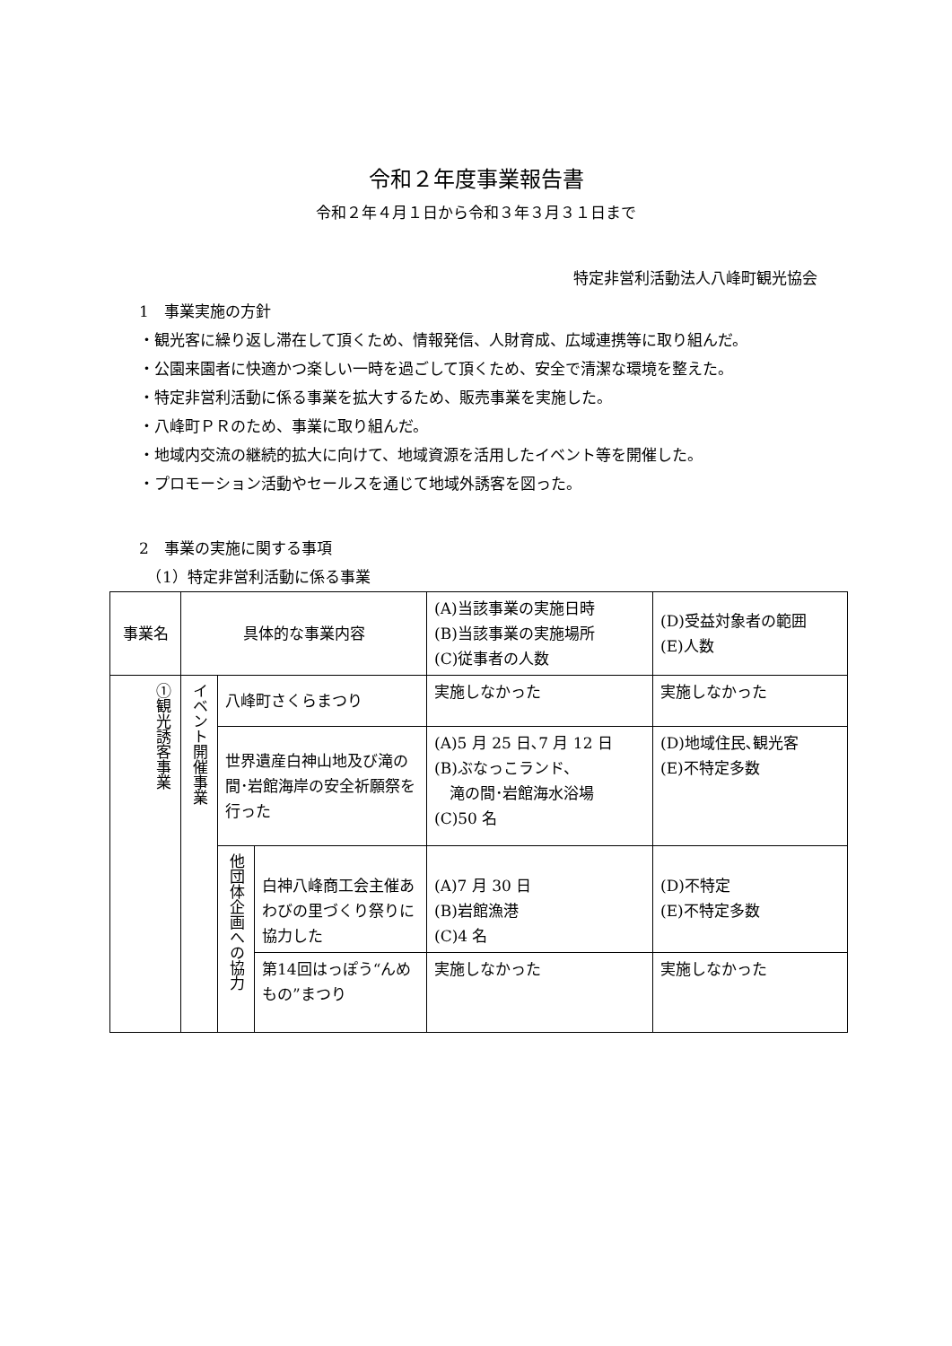令和２年度事業報告書
令和２年４月１日から令和３年３月３１日まで
特定非営利活動法人八峰町観光協会
1　事業実施の方針
・観光客に繰り返し滞在して頂くため、情報発信、人財育成、広域連携等に取り組んだ。
・公園来園者に快適かつ楽しい一時を過ごして頂くため、安全で清潔な環境を整えた。
・特定非営利活動に係る事業を拡大するため、販売事業を実施した。
・八峰町ＰＲのため、事業に取り組んだ。
・地域内交流の継続的拡大に向けて、地域資源を活用したイベント等を開催した。
・プロモーション活動やセールスを通じて地域外誘客を図った。
2　事業の実施に関する事項
　（1）特定非営利活動に係る事業
| 事業名 | 具体的な事業内容 | | | (A)当該事業の実施日時 (B)当該事業の実施場所 (C)従事者の人数 | (D)受益対象者の範囲 (E)人数 |
| --- | --- | --- | --- | --- | --- |
| ①観光誘客事業 | イベント開催事業 | 八峰町さくらまつり | | 実施しなかった | 実施しなかった |
| | | 世界遺産白神山地及び滝の間･岩館海岸の安全祈願祭を行った | | (A)5 月 25 日､7 月 12 日 (B)ぶなっこランド、 滝の間･岩館海水浴場 (C)50 名 | (D)地域住民､観光客 (E)不特定多数 |
| | | 他団体企画への協力 | 白神八峰商工会主催あわびの里づくり祭りに協力した | (A)7 月 30 日 (B)岩館漁港 (C)4 名 | (D)不特定 (E)不特定多数 |
| | | | 第14回はっぽう“んめもの”まつり | 実施しなかった | 実施しなかった |